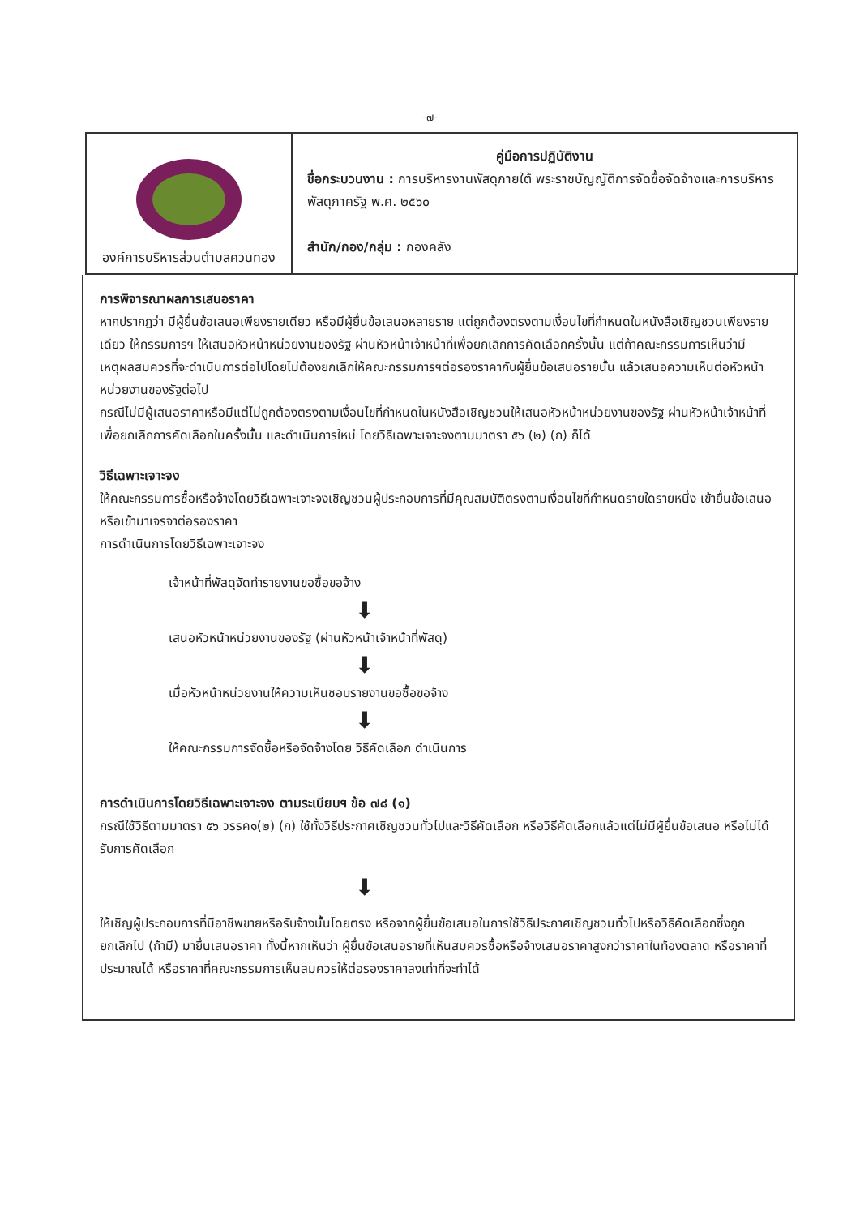-๗-
| องค์การบริหารส่วนตำบลควนทอง | คู่มือการปฏิบัติงาน ชื่อกระบวนงาน : การบริหารงานพัสดุภายใต้ พระราชบัญญัติการจัดซื้อจัดจ้างและการบริหารพัสดุภาครัฐ พ.ศ. ๒๕๖๐ สำนัก/กอง/กลุ่ม : กองคลัง |
การพิจารณาผลการเสนอราคา
หากปรากฏว่า มีผู้ยื่นข้อเสนอเพียงรายเดียว หรือมีผู้ยื่นข้อเสนอหลายราย แต่ถูกต้องตรงตามเงื่อนไขที่กำหนดในหนังสือเชิญชวนเพียงรายเดียว ให้กรรมการฯ ให้เสนอหัวหน้าหน่วยงานของรัฐ ผ่านหัวหน้าเจ้าหน้าที่เพื่อยกเลิกการคัดเลือกครั้งนั้น แต่ถ้าคณะกรรมการเห็นว่ามีเหตุผลสมควรที่จะดำเนินการต่อไปโดยไม่ต้องยกเลิกให้คณะกรรมการฯต่อรองราคากับผู้ยื่นข้อเสนอรายนั้น แล้วเสนอความเห็นต่อหัวหน้าหน่วยงานของรัฐต่อไป
กรณีไม่มีผู้เสนอราคาหรือมีแต่ไม่ถูกต้องตรงตามเงื่อนไขที่กำหนดในหนังสือเชิญชวนให้เสนอหัวหน้าหน่วยงานของรัฐ ผ่านหัวหน้าเจ้าหน้าที่เพื่อยกเลิกการคัดเลือกในครั้งนั้น และดำเนินการใหม่ โดยวิธีเฉพาะเจาะจงตามมาตรา ๕๖ (๒) (ก) ก็ได้
วิธีเฉพาะเจาะจง
ให้คณะกรรมการซื้อหรือจ้างโดยวิธีเฉพาะเจาะจงเชิญชวนผู้ประกอบการที่มีคุณสมบัติตรงตามเงื่อนไขที่กำหนดรายใดรายหนึ่ง เข้ายื่นข้อเสนอหรือเข้ามาเจรจาต่อรองราคา
การดำเนินการโดยวิธีเฉพาะเจาะจง
เจ้าหน้าที่พัสดุจัดทำรายงานขอซื้อขอจ้าง
⬇
เสนอหัวหน้าหน่วยงานของรัฐ (ผ่านหัวหน้าเจ้าหน้าที่พัสดุ)
⬇
เมื่อหัวหน้าหน่วยงานให้ความเห็นชอบรายงานขอซื้อขอจ้าง
⬇
ให้คณะกรรมการจัดซื้อหรือจัดจ้างโดย วิธีคัดเลือก ดำเนินการ
การดำเนินการโดยวิธีเฉพาะเจาะจง ตามระเบียบฯ ข้อ ๗๘ (๑)
กรณีใช้วิธีตามมาตรา ๕๖ วรรค๑(๒) (ก) ใช้ทั้งวิธีประกาศเชิญชวนทั่วไปและวิธีคัดเลือก หรือวิธีคัดเลือกแล้วแต่ไม่มีผู้ยื่นข้อเสนอ หรือไม่ได้รับการคัดเลือก
⬇
ให้เชิญผู้ประกอบการที่มีอาชีพขายหรือรับจ้างนั้นโดยตรง หรือจากผู้ยื่นข้อเสนอในการใช้วิธีประกาศเชิญชวนทั่วไปหรือวิธีคัดเลือกซึ่งถูกยกเลิกไป (ถ้ามี) มายื่นเสนอราคา ทั้งนี้หากเห็นว่า ผู้ยื่นข้อเสนอรายที่เห็นสมควรซื้อหรือจ้างเสนอราคาสูงกว่าราคาในท้องตลาด หรือราคาที่ประมาณได้ หรือราคาที่คณะกรรมการเห็นสมควรให้ต่อรองราคาลงเท่าที่จะทำได้